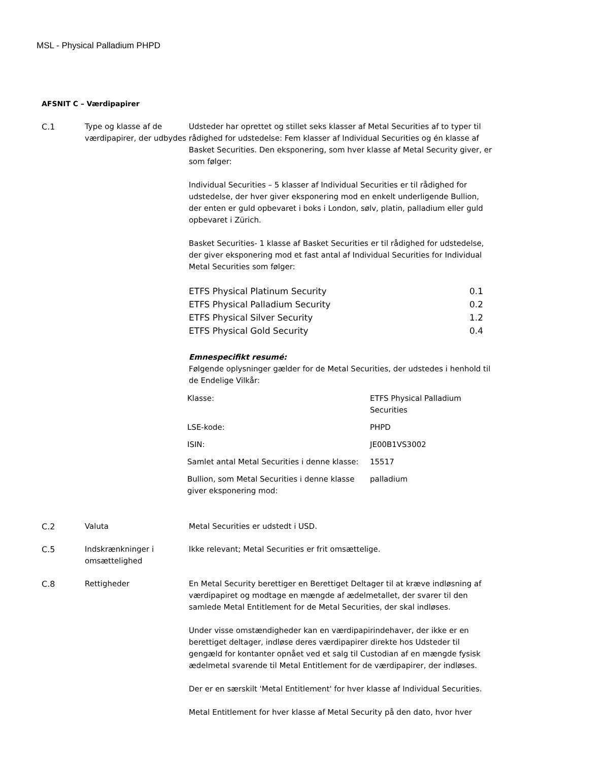MSL - Physical Palladium PHPD
AFSNIT C – Værdipapirer
C.1 Type og klasse af de værdipapirer, der udbydes
Udsteder har oprettet og stillet seks klasser af Metal Securities af to typer til rådighed for udstedelse: Fem klasser af Individual Securities og én klasse af Basket Securities. Den eksponering, som hver klasse af Metal Security giver, er som følger:
Individual Securities – 5 klasser af Individual Securities er til rådighed for udstedelse, der hver giver eksponering mod en enkelt underligende Bullion, der enten er guld opbevaret i boks i London, sølv, platin, palladium eller guld opbevaret i Zürich.
Basket Securities- 1 klasse af Basket Securities er til rådighed for udstedelse, der giver eksponering mod et fast antal af Individual Securities for Individual Metal Securities som følger:
| ETFS Physical Platinum Security | 0.1 |
| ETFS Physical Palladium Security | 0.2 |
| ETFS Physical Silver Security | 1.2 |
| ETFS Physical Gold Security | 0.4 |
Emnespecifikt resumé:
Følgende oplysninger gælder for de Metal Securities, der udstedes i henhold til de Endelige Vilkår:
| Klasse: | ETFS Physical Palladium Securities |
| LSE-kode: | PHPD |
| ISIN: | JE00B1VS3002 |
| Samlet antal Metal Securities i denne klasse: | 15517 |
| Bullion, som Metal Securities i denne klasse giver eksponering mod: | palladium |
C.2 Valuta Metal Securities er udstedt i USD.
C.5 Indskrænkninger i omsættelighed
Ikke relevant; Metal Securities er frit omsættelige.
C.8 Rettigheder En Metal Security berettiger en Berettiget Deltager til at kræve indløsning af værdipapiret og modtage en mængde af ædelmetallet, der svarer til den samlede Metal Entitlement for de Metal Securities, der skal indløses.
Under visse omstændigheder kan en værdipapirindehaver, der ikke er en berettiget deltager, indløse deres værdipapirer direkte hos Udsteder til gengæld for kontanter opnået ved et salg til Custodian af en mængde fysisk ædelmetal svarende til Metal Entitlement for de værdipapirer, der indløses.
Der er en særskilt 'Metal Entitlement' for hver klasse af Individual Securities.
Metal Entitlement for hver klasse af Metal Security på den dato, hvor hver